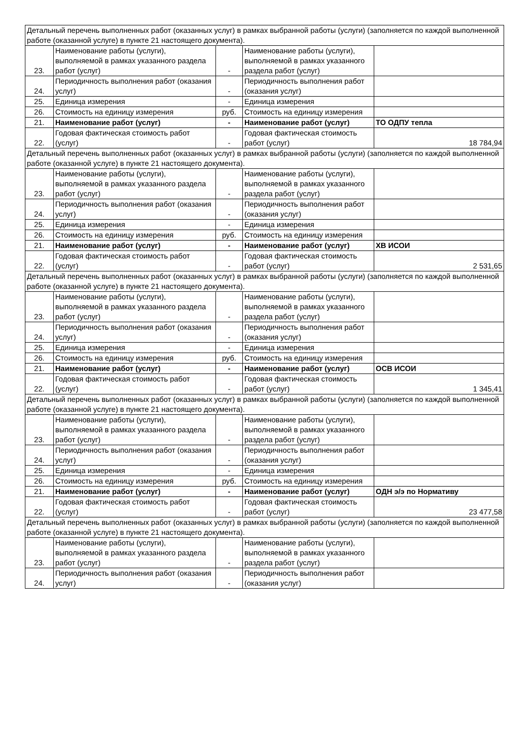| Детальный перечень выполненных работ (оказанных услуг) в рамках выбранной работы (услуги) (заполняется по каждой выполненной работе (оказанной услуге) в пункте 21 настоящего документа). | | | | |
| 23. | Наименование работы (услуги), выполняемой в рамках указанного раздела работ (услуг) | - | Наименование работы (услуги), выполняемой в рамках указанного раздела работ (услуг) | |
| 24. | Периодичность выполнения работ (оказания услуг) | - | Периодичность выполнения работ (оказания услуг) | |
| 25. | Единица измерения | - | Единица измерения | |
| 26. | Стоимость на единицу измерения | руб. | Стоимость на единицу измерения | |
| 21. | Наименование работ (услуг) | - | Наименование работ (услуг) | ТО ОДПУ тепла |
| 22. | Годовая фактическая стоимость работ (услуг) | - | Годовая фактическая стоимость работ (услуг) | 18 784,94 |
| Детальный перечень выполненных работ (оказанных услуг) в рамках выбранной работы (услуги) (заполняется по каждой выполненной работе (оказанной услуге) в пункте 21 настоящего документа). | | | | |
| 23. | Наименование работы (услуги), выполняемой в рамках указанного раздела работ (услуг) | - | Наименование работы (услуги), выполняемой в рамках указанного раздела работ (услуг) | |
| 24. | Периодичность выполнения работ (оказания услуг) | - | Периодичность выполнения работ (оказания услуг) | |
| 25. | Единица измерения | - | Единица измерения | |
| 26. | Стоимость на единицу измерения | руб. | Стоимость на единицу измерения | |
| 21. | Наименование работ (услуг) | - | Наименование работ (услуг) | ХВ ИСОИ |
| 22. | Годовая фактическая стоимость работ (услуг) | - | Годовая фактическая стоимость работ (услуг) | 2 531,65 |
| Детальный перечень выполненных работ (оказанных услуг) в рамках выбранной работы (услуги) (заполняется по каждой выполненной работе (оказанной услуге) в пункте 21 настоящего документа). | | | | |
| 23. | Наименование работы (услуги), выполняемой в рамках указанного раздела работ (услуг) | - | Наименование работы (услуги), выполняемой в рамках указанного раздела работ (услуг) | |
| 24. | Периодичность выполнения работ (оказания услуг) | - | Периодичность выполнения работ (оказания услуг) | |
| 25. | Единица измерения | - | Единица измерения | |
| 26. | Стоимость на единицу измерения | руб. | Стоимость на единицу измерения | |
| 21. | Наименование работ (услуг) | - | Наименование работ (услуг) | ОСВ ИСОИ |
| 22. | Годовая фактическая стоимость работ (услуг) | - | Годовая фактическая стоимость работ (услуг) | 1 345,41 |
| Детальный перечень выполненных работ (оказанных услуг) в рамках выбранной работы (услуги) (заполняется по каждой выполненной работе (оказанной услуге) в пункте 21 настоящего документа). | | | | |
| 23. | Наименование работы (услуги), выполняемой в рамках указанного раздела работ (услуг) | - | Наименование работы (услуги), выполняемой в рамках указанного раздела работ (услуг) | |
| 24. | Периодичность выполнения работ (оказания услуг) | - | Периодичность выполнения работ (оказания услуг) | |
| 25. | Единица измерения | - | Единица измерения | |
| 26. | Стоимость на единицу измерения | руб. | Стоимость на единицу измерения | |
| 21. | Наименование работ (услуг) | - | Наименование работ (услуг) | ОДН э/э по Нормативу |
| 22. | Годовая фактическая стоимость работ (услуг) | - | Годовая фактическая стоимость работ (услуг) | 23 477,58 |
| Детальный перечень выполненных работ (оказанных услуг) в рамках выбранной работы (услуги) (заполняется по каждой выполненной работе (оказанной услуге) в пункте 21 настоящего документа). | | | | |
| 23. | Наименование работы (услуги), выполняемой в рамках указанного раздела работ (услуг) | - | Наименование работы (услуги), выполняемой в рамках указанного раздела работ (услуг) | |
| 24. | Периодичность выполнения работ (оказания услуг) | - | Периодичность выполнения работ (оказания услуг) | |